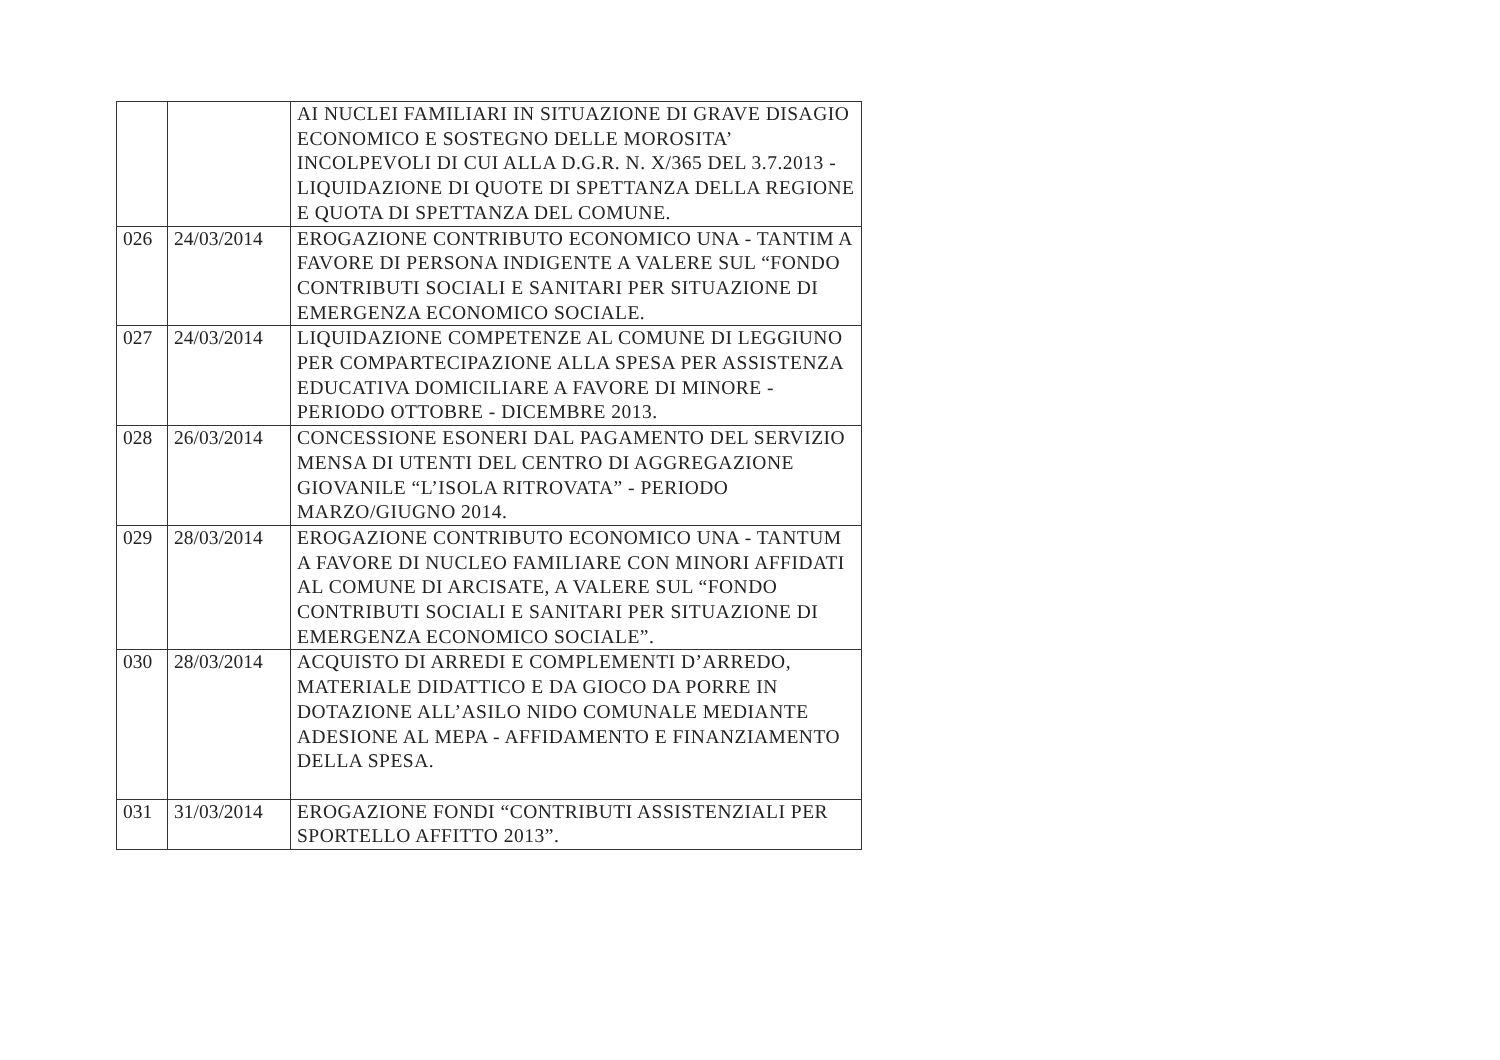| | | AI NUCLEI FAMILIARI IN SITUAZIONE DI GRAVE DISAGIO ECONOMICO E SOSTEGNO DELLE MOROSITA’ INCOLPEVOLI DI CUI ALLA D.G.R. N. X/365 DEL 3.7.2013 - LIQUIDAZIONE DI QUOTE DI SPETTANZA DELLA REGIONE E QUOTA DI SPETTANZA DEL COMUNE. |
| 026 | 24/03/2014 | EROGAZIONE CONTRIBUTO ECONOMICO UNA - TANTIM A FAVORE DI PERSONA INDIGENTE A VALERE SUL “FONDO CONTRIBUTI SOCIALI E SANITARI PER SITUAZIONE DI EMERGENZA ECONOMICO SOCIALE. |
| 027 | 24/03/2014 | LIQUIDAZIONE COMPETENZE AL COMUNE DI LEGGIUNO PER COMPARTECIPAZIONE ALLA SPESA PER ASSISTENZA EDUCATIVA DOMICILIARE A FAVORE DI MINORE - PERIODO OTTOBRE - DICEMBRE 2013. |
| 028 | 26/03/2014 | CONCESSIONE ESONERI DAL PAGAMENTO DEL SERVIZIO MENSA DI UTENTI DEL CENTRO DI AGGREGAZIONE GIOVANILE “L’ISOLA RITROVATA” - PERIODO MARZO/GIUGNO 2014. |
| 029 | 28/03/2014 | EROGAZIONE CONTRIBUTO ECONOMICO UNA - TANTUM A FAVORE DI NUCLEO FAMILIARE CON MINORI AFFIDATI AL COMUNE DI ARCISATE, A VALERE SUL “FONDO CONTRIBUTI SOCIALI E SANITARI PER SITUAZIONE DI EMERGENZA ECONOMICO SOCIALE”. |
| 030 | 28/03/2014 | ACQUISTO DI ARREDI E COMPLEMENTI D’ARREDO, MATERIALE DIDATTICO E DA GIOCO DA PORRE IN DOTAZIONE ALL’ASILO NIDO COMUNALE MEDIANTE ADESIONE AL MEPA - AFFIDAMENTO E FINANZIAMENTO DELLA SPESA. |
| 031 | 31/03/2014 | EROGAZIONE FONDI “CONTRIBUTI ASSISTENZIALI PER SPORTELLO AFFITTO 2013”. |